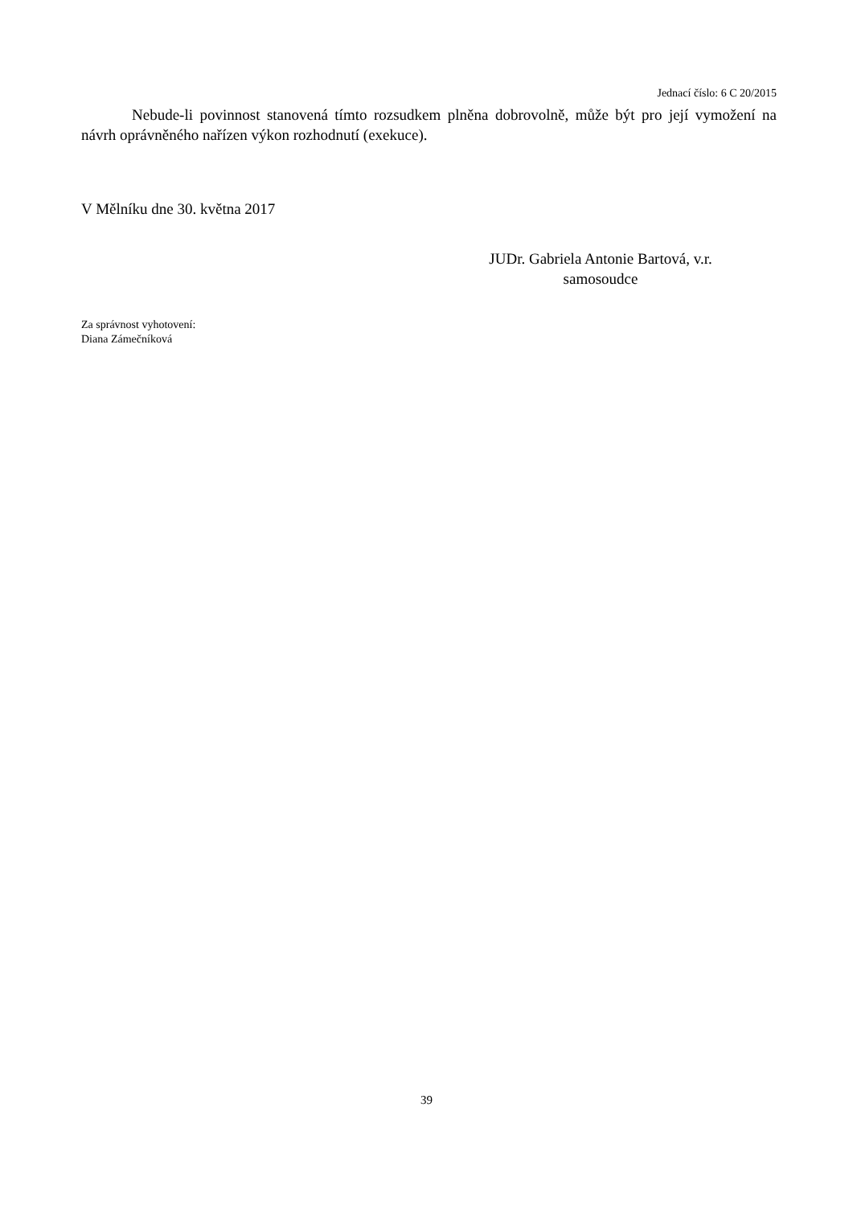Jednací číslo: 6 C 20/2015
Nebude-li povinnost stanovená tímto rozsudkem plněna dobrovolně, může být pro její vymožení na návrh oprávněného nařízen výkon rozhodnutí (exekuce).
V Mělníku dne 30. května 2017
JUDr. Gabriela Antonie Bartová, v.r.
samosoudce
Za správnost vyhotovení:
Diana Zámečníková
39